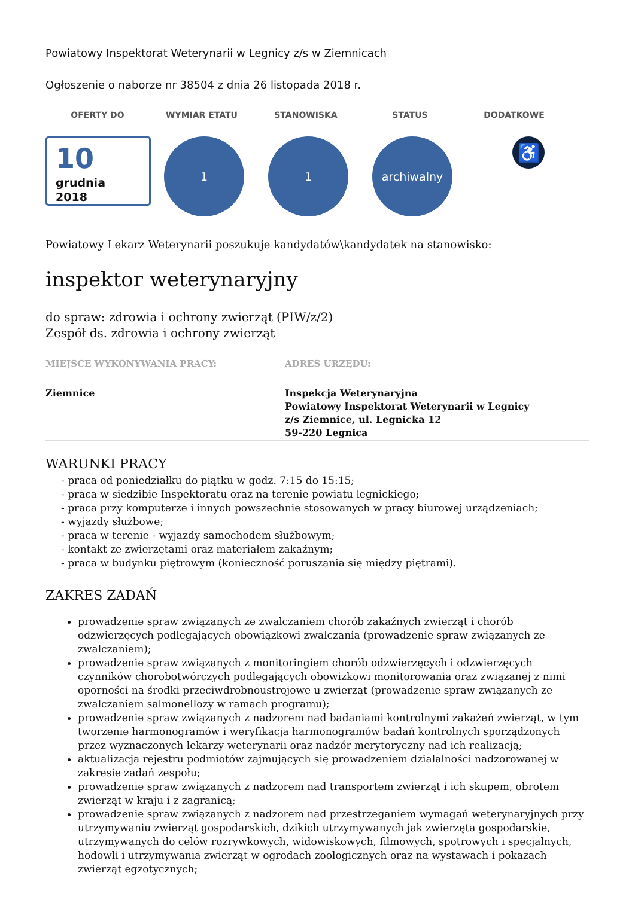Powiatowy Inspektorat Weterynarii w Legnicy z/s w Ziemnicach
Ogłoszenie o naborze nr 38504 z dnia 26 listopada 2018 r.
OFERTY DO WYMIAR ETATU STANOWISKA STATUS DODATKOWE
10
grudnia
2018
1 1 archiwalny
♿
Powiatowy Lekarz Weterynarii poszukuje kandydatów\kandydatek na stanowisko:
inspektor weterynaryjny
do spraw: zdrowia i ochrony zwierząt (PIW/z/2)
Zespół ds. zdrowia i ochrony zwierząt
MIEJSCE WYKONYWANIA PRACY: ADRES URZĘDU:
Ziemnice Inspekcja Weterynaryjna
Powiatowy Inspektorat Weterynarii w Legnicy
z/s Ziemnice, ul. Legnicka 12
59-220 Legnica
WARUNKI PRACY
- praca od poniedziałku do piątku w godz. 7:15 do 15:15;
- praca w siedzibie Inspektoratu oraz na terenie powiatu legnickiego;
- praca przy komputerze i innych powszechnie stosowanych w pracy biurowej urządzeniach;
- wyjazdy służbowe;
- praca w terenie - wyjazdy samochodem służbowym;
- kontakt ze zwierzętami oraz materiałem zakaźnym;
- praca w budynku piętrowym (konieczność poruszania się między piętrami).
ZAKRES ZADAŃ
prowadzenie spraw związanych ze zwalczaniem chorób zakaźnych zwierząt i chorób odzwierzęcych podlegających obowiązkowi zwalczania (prowadzenie spraw związanych ze zwalczaniem);
prowadzenie spraw związanych z monitoringiem chorób odzwierzęcych i odzwierzęcych czynników chorobotwórczych podlegających obowizkowi monitorowania oraz związanej z nimi oporności na środki przeciwdrobnoustrojowe u zwierząt (prowadzenie spraw związanych ze zwalczaniem salmonellozy w ramach programu);
prowadzenie spraw związanych z nadzorem nad badaniami kontrolnymi zakażeń zwierząt, w tym tworzenie harmonogramów i weryfikacja harmonogramów badań kontrolnych sporządzonych przez wyznaczonych lekarzy weterynarii oraz nadzór merytoryczny nad ich realizacją;
aktualizacja rejestru podmiotów zajmujących się prowadzeniem działalności nadzorowanej w zakresie zadań zespołu;
prowadzenie spraw związanych z nadzorem nad transportem zwierząt i ich skupem, obrotem zwierząt w kraju i z zagranicą;
prowadzenie spraw związanych z nadzorem nad przestrzeganiem wymagań weterynaryjnych przy utrzymywaniu zwierząt gospodarskich, dzikich utrzymywanych jak zwierzęta gospodarskie, utrzymywanych do celów rozrywkowych, widowiskowych, filmowych, spotrowych i specjalnych, hodowli i utrzymywania zwierząt w ogrodach zoologicznych oraz na wystawach i pokazach zwierząt egzotycznych;